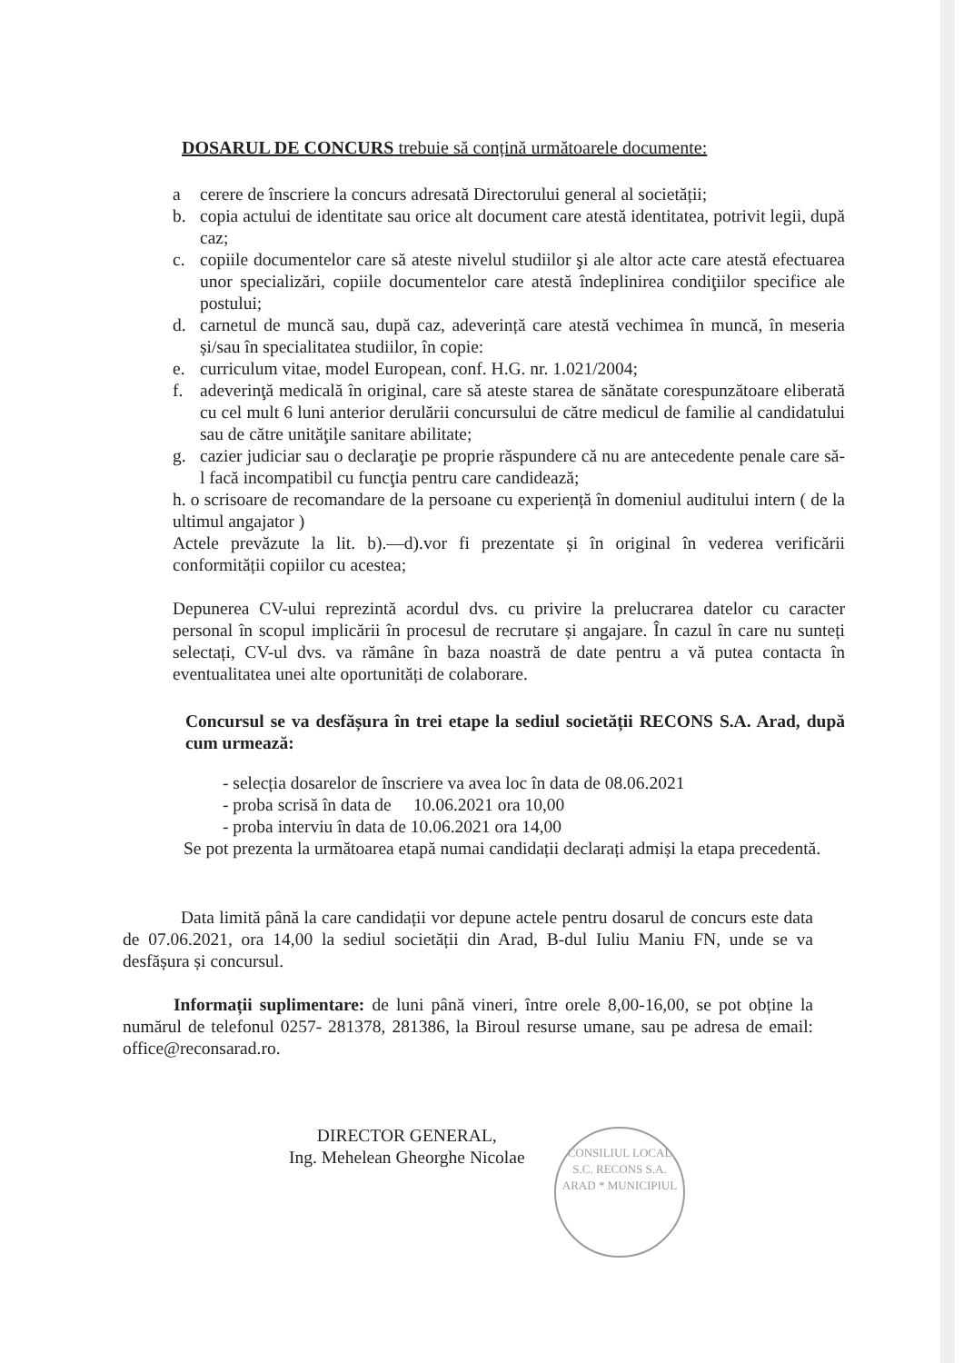DOSARUL DE CONCURS trebuie să conțină următoarele documente:
a cerere de înscriere la concurs adresată Directorului general al societății;
b. copia actului de identitate sau orice alt document care atestă identitatea, potrivit legii, după caz;
c. copiile documentelor care să ateste nivelul studiilor şi ale altor acte care atestă efectuarea unor specializări, copiile documentelor care atestă îndeplinirea condiţiilor specifice ale postului;
d. carnetul de muncă sau, după caz, adeverință care atestă vechimea în muncă, în meseria și/sau în specialitatea studiilor, în copie:
e. curriculum vitae, model European, conf. H.G. nr. 1.021/2004;
f. adeverinţă medicală în original, care să ateste starea de sănătate corespunzătoare eliberată cu cel mult 6 luni anterior derulării concursului de către medicul de familie al candidatului sau de către unităţile sanitare abilitate;
g. cazier judiciar sau o declaraţie pe proprie răspundere că nu are antecedente penale care să-l facă incompatibil cu funcţia pentru care candidează;
h. o scrisoare de recomandare de la persoane cu experiență în domeniul auditului intern ( de la ultimul angajator )
Actele prevăzute la lit. b).—d).vor fi prezentate și în original în vederea verificării conformității copiilor cu acestea;
Depunerea CV-ului reprezintă acordul dvs. cu privire la prelucrarea datelor cu caracter personal în scopul implicării în procesul de recrutare și angajare. În cazul în care nu sunteți selectați, CV-ul dvs. va rămâne în baza noastră de date pentru a vă putea contacta în eventualitatea unei alte oportunități de colaborare.
Concursul se va desfășura în trei etape la sediul societății RECONS S.A. Arad, după cum urmează:
- selecția dosarelor de înscriere va avea loc în data de 08.06.2021
- proba scrisă în data de 10.06.2021 ora 10,00
- proba interviu în data de 10.06.2021 ora 14,00
Se pot prezenta la următoarea etapă numai candidații declarați admiși la etapa precedentă.
Data limită până la care candidații vor depune actele pentru dosarul de concurs este data de 07.06.2021, ora 14,00 la sediul societății din Arad, B-dul Iuliu Maniu FN, unde se va desfășura și concursul.
Informații suplimentare: de luni până vineri, între orele 8,00-16,00, se pot obține la numărul de telefonul 0257- 281378, 281386, la Biroul resurse umane, sau pe adresa de email: office@reconsarad.ro.
DIRECTOR GENERAL,
Ing. Mehelean Gheorghe Nicolae
CONSILIUL LOCAL
S.C. RECONS S.A.
ARAD * MUNICIPIUL